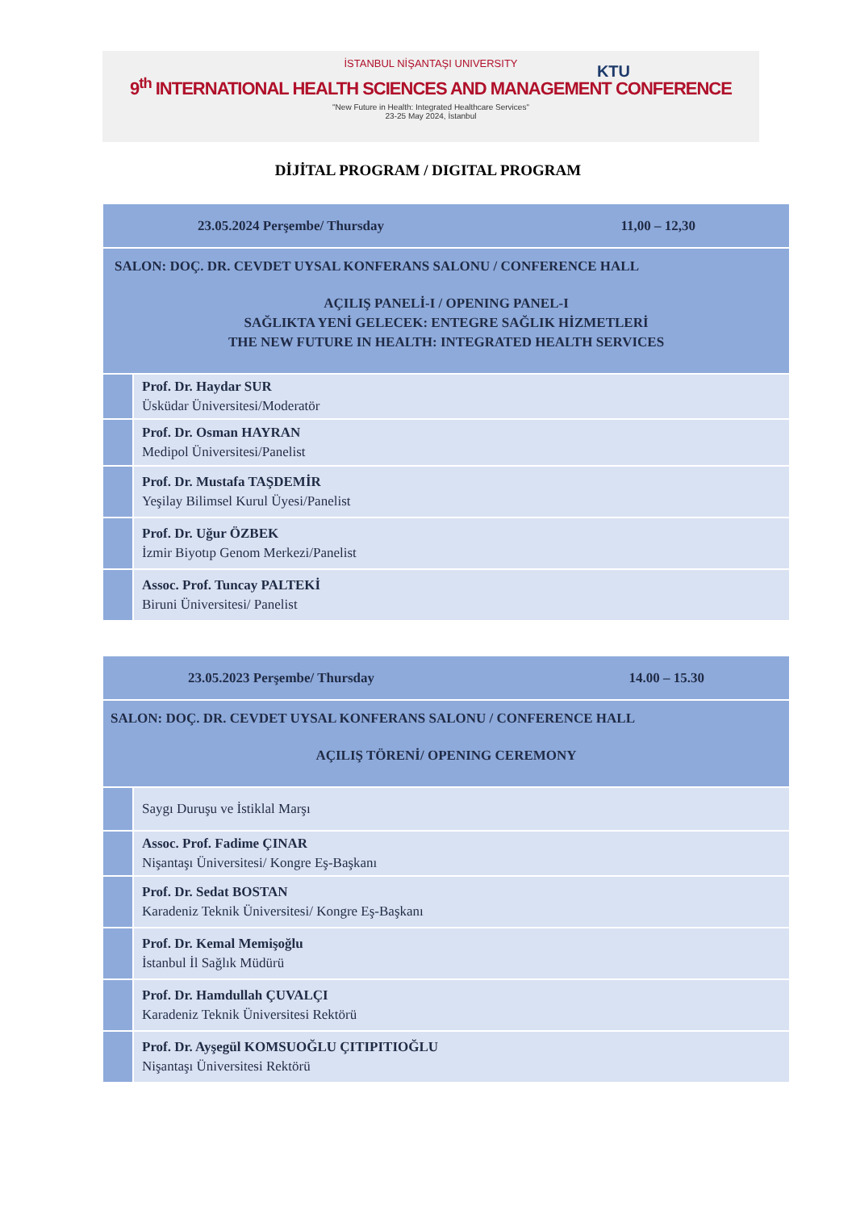İSTANBUL NİŞANTAŞI UNIVERSITY
KTU
9<sup>th</sup> INTERNATIONAL HEALTH SCIENCES AND MANAGEMENT CONFERENCE
"New Future in Health: Integrated Healthcare Services"
23-25 May 2024, İstanbul
DİJİTAL PROGRAM / DIGITAL PROGRAM
| 23.05.2024 Perşembe/ Thursday 11,00 – 12,30 | |
| SALON: DOÇ. DR. CEVDET UYSAL KONFERANS SALONU / CONFERENCE HALL AÇILIŞ PANELİ-I / OPENING PANEL-I SAĞLIKTA YENİ GELECEK: ENTEGRE SAĞLIK HİZMETLERİ THE NEW FUTURE IN HEALTH: INTEGRATED HEALTH SERVICES | |
| | Prof. Dr. Haydar SUR Üsküdar Üniversitesi/Moderatör |
| | Prof. Dr. Osman HAYRAN Medipol Üniversitesi/Panelist |
| | Prof. Dr. Mustafa TAŞDEMİR Yeşilay Bilimsel Kurul Üyesi/Panelist |
| | Prof. Dr. Uğur ÖZBEK İzmir Biyotıp Genom Merkezi/Panelist |
| | Assoc. Prof. Tuncay PALTEKİ Biruni Üniversitesi/ Panelist |
| 23.05.2023 Perşembe/ Thursday 14.00 – 15.30 | |
| SALON: DOÇ. DR. CEVDET UYSAL KONFERANS SALONU / CONFERENCE HALL AÇILIŞ TÖRENİ/ OPENING CEREMONY | |
| | Saygı Duruşu ve İstiklal Marşı |
| | Assoc. Prof. Fadime ÇINAR Nişantaşı Üniversitesi/ Kongre Eş-Başkanı |
| | Prof. Dr. Sedat BOSTAN Karadeniz Teknik Üniversitesi/ Kongre Eş-Başkanı |
| | Prof. Dr. Kemal Memişoğlu İstanbul İl Sağlık Müdürü |
| | Prof. Dr. Hamdullah ÇUVALÇI Karadeniz Teknik Üniversitesi Rektörü |
| | Prof. Dr. Ayşegül KOMSUOĞLU ÇITIPITIOĞLU Nişantaşı Üniversitesi Rektörü |